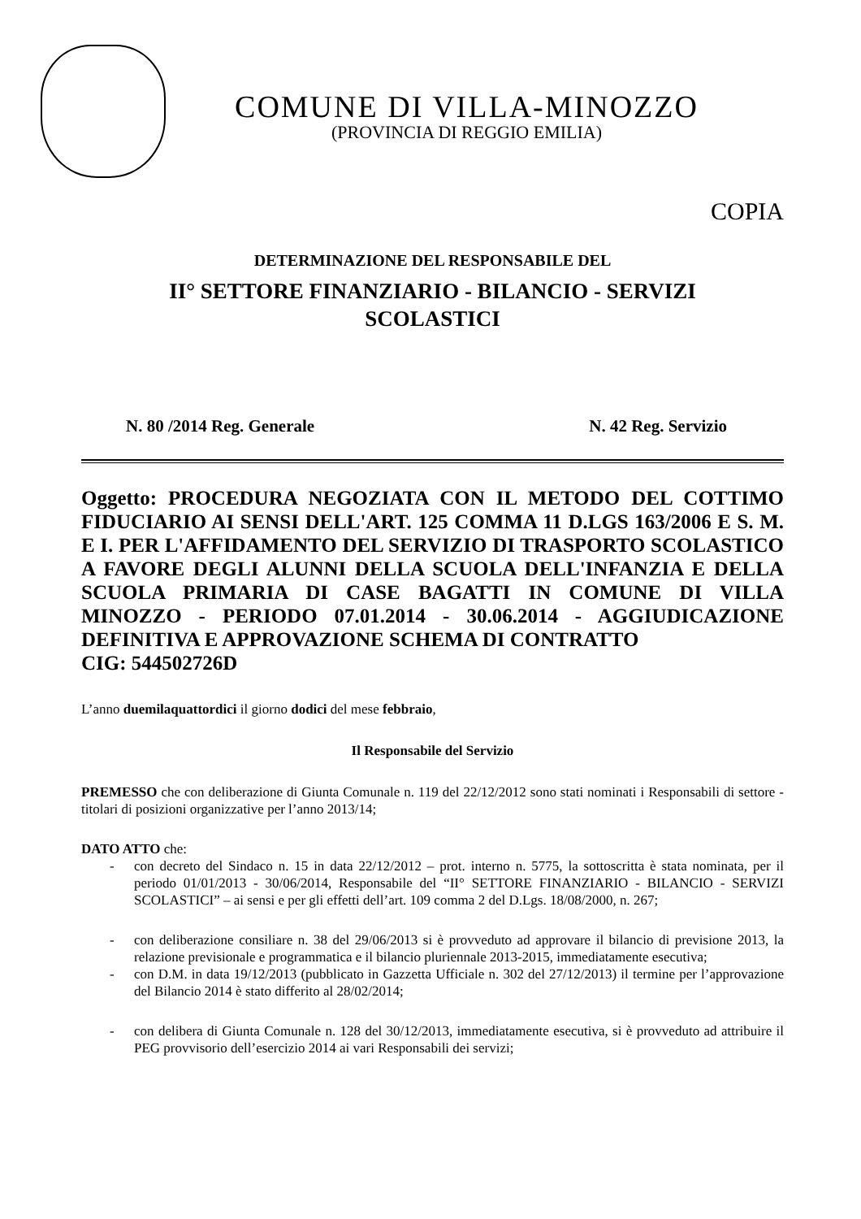COMUNE DI VILLA-MINOZZO
(PROVINCIA DI REGGIO EMILIA)
COPIA
DETERMINAZIONE DEL RESPONSABILE DEL
II° SETTORE FINANZIARIO - BILANCIO - SERVIZI
SCOLASTICI
N. 80 /2014 Reg. Generale N. 42 Reg. Servizio
Oggetto: PROCEDURA NEGOZIATA CON IL METODO DEL COTTIMO FIDUCIARIO AI SENSI DELL'ART. 125 COMMA 11 D.LGS 163/2006 E S. M. E I. PER L'AFFIDAMENTO DEL SERVIZIO DI TRASPORTO SCOLASTICO A FAVORE DEGLI ALUNNI DELLA SCUOLA DELL'INFANZIA E DELLA SCUOLA PRIMARIA DI CASE BAGATTI IN COMUNE DI VILLA MINOZZO - PERIODO 07.01.2014 - 30.06.2014 - AGGIUDICAZIONE DEFINITIVA E APPROVAZIONE SCHEMA DI CONTRATTO
CIG: 544502726D
L’anno duemilaquattordici il giorno dodici del mese febbraio,
Il Responsabile del Servizio
PREMESSO che con deliberazione di Giunta Comunale n. 119 del 22/12/2012 sono stati nominati i Responsabili di settore - titolari di posizioni organizzative per l’anno 2013/14;
DATO ATTO che:
- con decreto del Sindaco n. 15 in data 22/12/2012 – prot. interno n. 5775, la sottoscritta è stata nominata, per il periodo 01/01/2013 - 30/06/2014, Responsabile del “II° SETTORE FINANZIARIO - BILANCIO - SERVIZI SCOLASTICI” – ai sensi e per gli effetti dell’art. 109 comma 2 del D.Lgs. 18/08/2000, n. 267;
- con deliberazione consiliare n. 38 del 29/06/2013 si è provveduto ad approvare il bilancio di previsione 2013, la relazione previsionale e programmatica e il bilancio pluriennale 2013-2015, immediatamente esecutiva;
- con D.M. in data 19/12/2013 (pubblicato in Gazzetta Ufficiale n. 302 del 27/12/2013) il termine per l’approvazione del Bilancio 2014 è stato differito al 28/02/2014;
- con delibera di Giunta Comunale n. 128 del 30/12/2013, immediatamente esecutiva, si è provveduto ad attribuire il PEG provvisorio dell’esercizio 2014 ai vari Responsabili dei servizi;